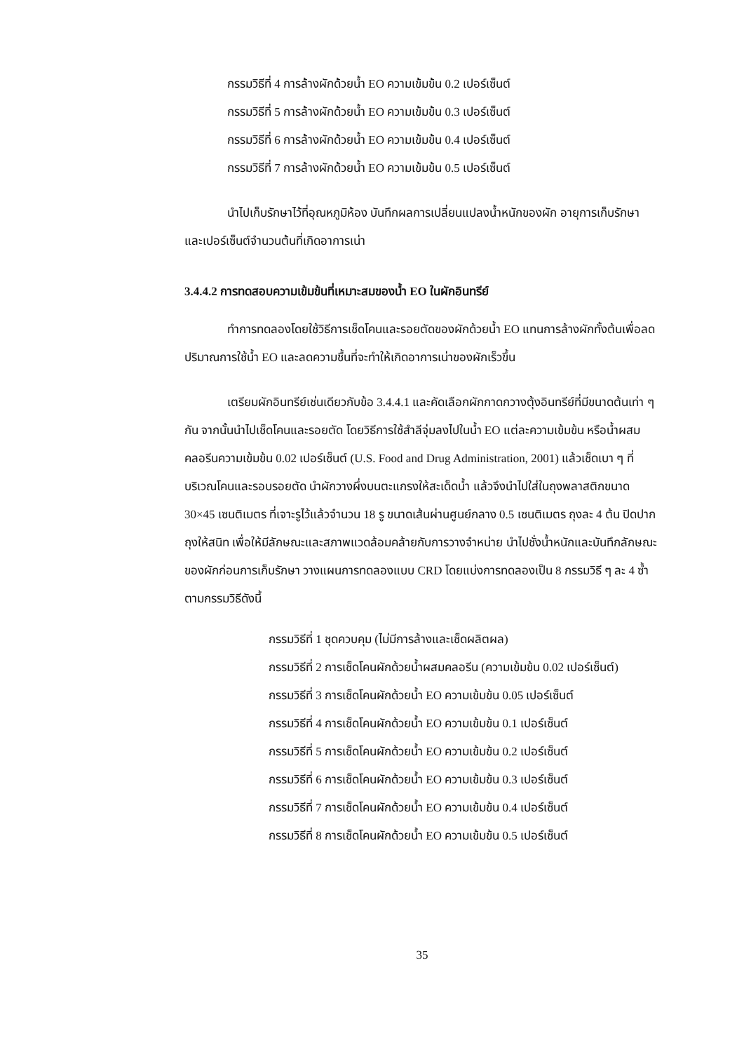กรรมวิธีที่ 4 การล้างผักด้วยน้ำ EO ความเข้มข้น 0.2 เปอร์เซ็นต์
กรรมวิธีที่ 5 การล้างผักด้วยน้ำ EO ความเข้มข้น 0.3 เปอร์เซ็นต์
กรรมวิธีที่ 6 การล้างผักด้วยน้ำ EO ความเข้มข้น 0.4 เปอร์เซ็นต์
กรรมวิธีที่ 7 การล้างผักด้วยน้ำ EO ความเข้มข้น 0.5 เปอร์เซ็นต์
นำไปเก็บรักษาไว้ที่อุณหภูมิห้อง บันทึกผลการเปลี่ยนแปลงน้ำหนักของผัก อายุการเก็บรักษา และเปอร์เซ็นต์จำนวนต้นที่เกิดอาการเน่า
3.4.4.2 การทดสอบความเข้มข้นที่เหมาะสมของน้ำ EO ในผักอินทรีย์
ทำการทดลองโดยใช้วิธีการเช็ดโคนและรอยตัดของผักด้วยน้ำ EO แทนการล้างผักทั้งต้นเพื่อลดปริมาณการใช้น้ำ EO และลดความชื้นที่จะทำให้เกิดอาการเน่าของผักเร็วขึ้น
เตรียมผักอินทรีย์เช่นเดียวกับข้อ 3.4.4.1 และคัดเลือกผักกาดกวางตุ้งอินทรีย์ที่มีขนาดต้นเท่า ๆ กัน จากนั้นนำไปเช็ดโคนและรอยตัด โดยวิธีการใช้สำลีจุ่มลงไปในน้ำ EO แต่ละความเข้มข้น หรือน้ำผสมคลอรีนความเข้มข้น 0.02 เปอร์เซ็นต์ (U.S. Food and Drug Administration, 2001) แล้วเช็ดเบา ๆ ที่บริเวณโคนและรอบรอยตัด นำผักวางผึ่งบนตะแกรงให้สะเด็ดน้ำ แล้วจึงนำไปใส่ในถุงพลาสติกขนาด 30×45 เซนติเมตร ที่เจาะรูไว้แล้วจำนวน 18 รู ขนาดเส้นผ่านศูนย์กลาง 0.5 เซนติเมตร ถุงละ 4 ต้น ปิดปากถุงให้สนิท เพื่อให้มีลักษณะและสภาพแวดล้อมคล้ายกับการวางจำหน่าย นำไปชั่งน้ำหนักและบันทึกลักษณะของผักก่อนการเก็บรักษา วางแผนการทดลองแบบ CRD โดยแบ่งการทดลองเป็น 8 กรรมวิธี ๆ ละ 4 ซ้ำ ตามกรรมวิธีดังนี้
กรรมวิธีที่ 1 ชุดควบคุม (ไม่มีการล้างและเช็ดผลิตผล)
กรรมวิธีที่ 2 การเช็ดโคนผักด้วยน้ำผสมคลอรีน (ความเข้มข้น 0.02 เปอร์เซ็นต์)
กรรมวิธีที่ 3 การเช็ดโคนผักด้วยน้ำ EO ความเข้มข้น 0.05 เปอร์เซ็นต์
กรรมวิธีที่ 4 การเช็ดโคนผักด้วยน้ำ EO ความเข้มข้น 0.1 เปอร์เซ็นต์
กรรมวิธีที่ 5 การเช็ดโคนผักด้วยน้ำ EO ความเข้มข้น 0.2 เปอร์เซ็นต์
กรรมวิธีที่ 6 การเช็ดโคนผักด้วยน้ำ EO ความเข้มข้น 0.3 เปอร์เซ็นต์
กรรมวิธีที่ 7 การเช็ดโคนผักด้วยน้ำ EO ความเข้มข้น 0.4 เปอร์เซ็นต์
กรรมวิธีที่ 8 การเช็ดโคนผักด้วยน้ำ EO ความเข้มข้น 0.5 เปอร์เซ็นต์
35